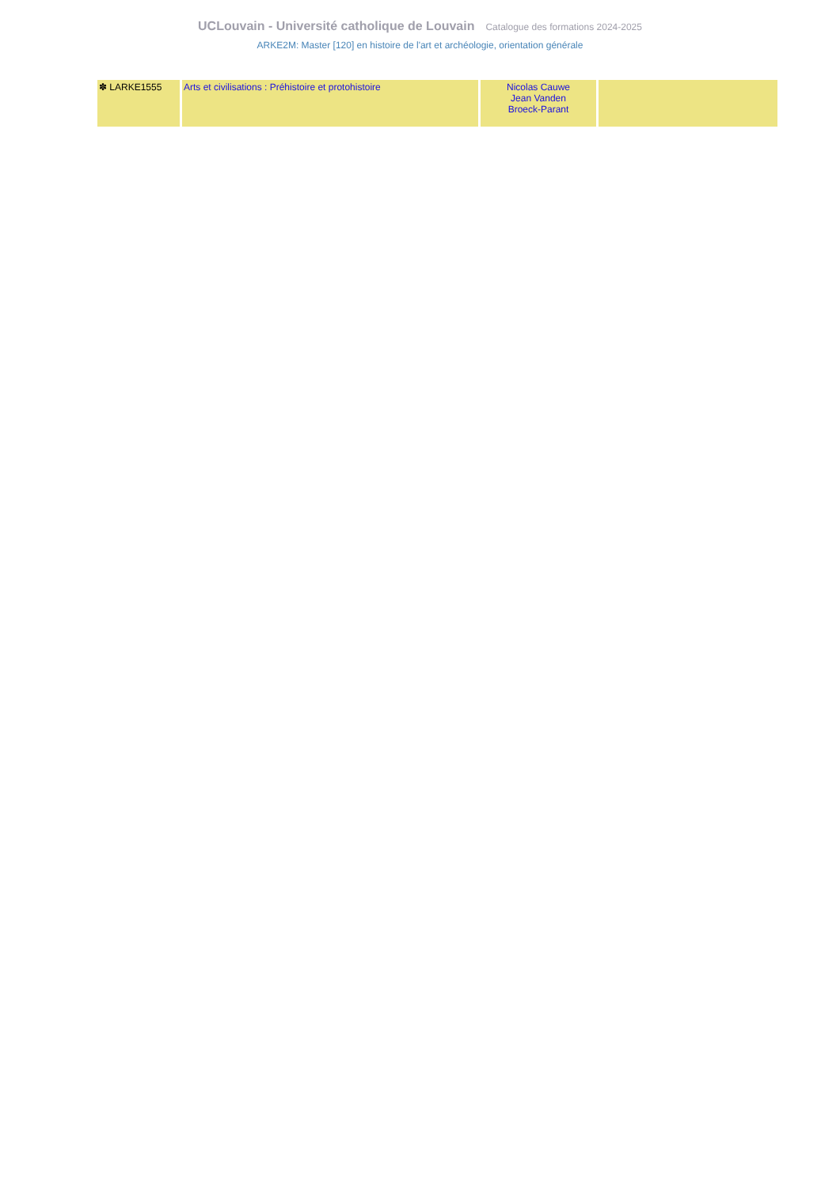UCLouvain - Université catholique de Louvain Catalogue des formations 2024-2025
ARKE2M: Master [120] en histoire de l'art et archéologie, orientation générale
| ✽ LARKE1555 | Arts et civilisations : Préhistoire et protohistoire | Nicolas Cauwe Jean Vanden Broeck-Parant | |